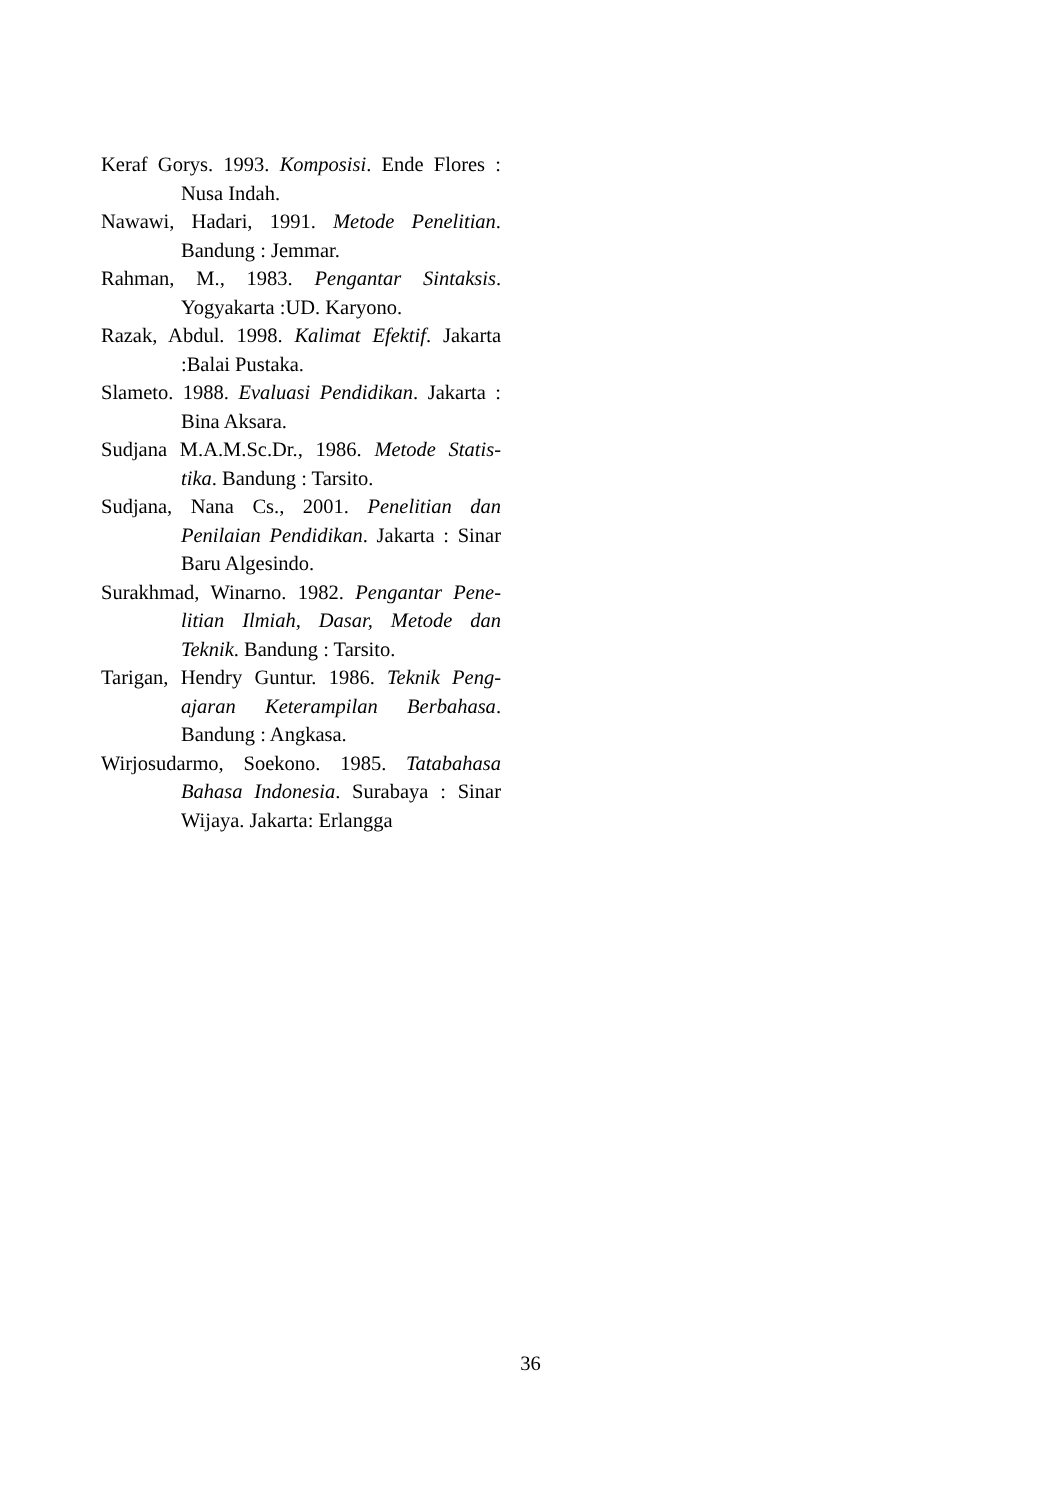Keraf Gorys. 1993. Komposisi. Ende Flores : Nusa Indah.
Nawawi, Hadari, 1991. Metode Penelitian. Bandung : Jemmar.
Rahman, M., 1983. Pengantar Sintaksis. Yogyakarta :UD. Karyono.
Razak, Abdul. 1998. Kalimat Efektif. Jakarta :Balai Pustaka.
Slameto. 1988. Evaluasi Pendidikan. Jakarta : Bina Aksara.
Sudjana M.A.M.Sc.Dr., 1986. Metode Statis-tika. Bandung : Tarsito.
Sudjana, Nana Cs., 2001. Penelitian dan Penilaian Pendidikan. Jakarta : Sinar Baru Algesindo.
Surakhmad, Winarno. 1982. Pengantar Pene-litian Ilmiah, Dasar, Metode dan Teknik. Bandung : Tarsito.
Tarigan, Hendry Guntur. 1986. Teknik Peng-ajaran Keterampilan Berbahasa. Bandung : Angkasa.
Wirjosudarmo, Soekono. 1985. Tatabahasa Bahasa Indonesia. Surabaya : Sinar Wijaya. Jakarta: Erlangga
36